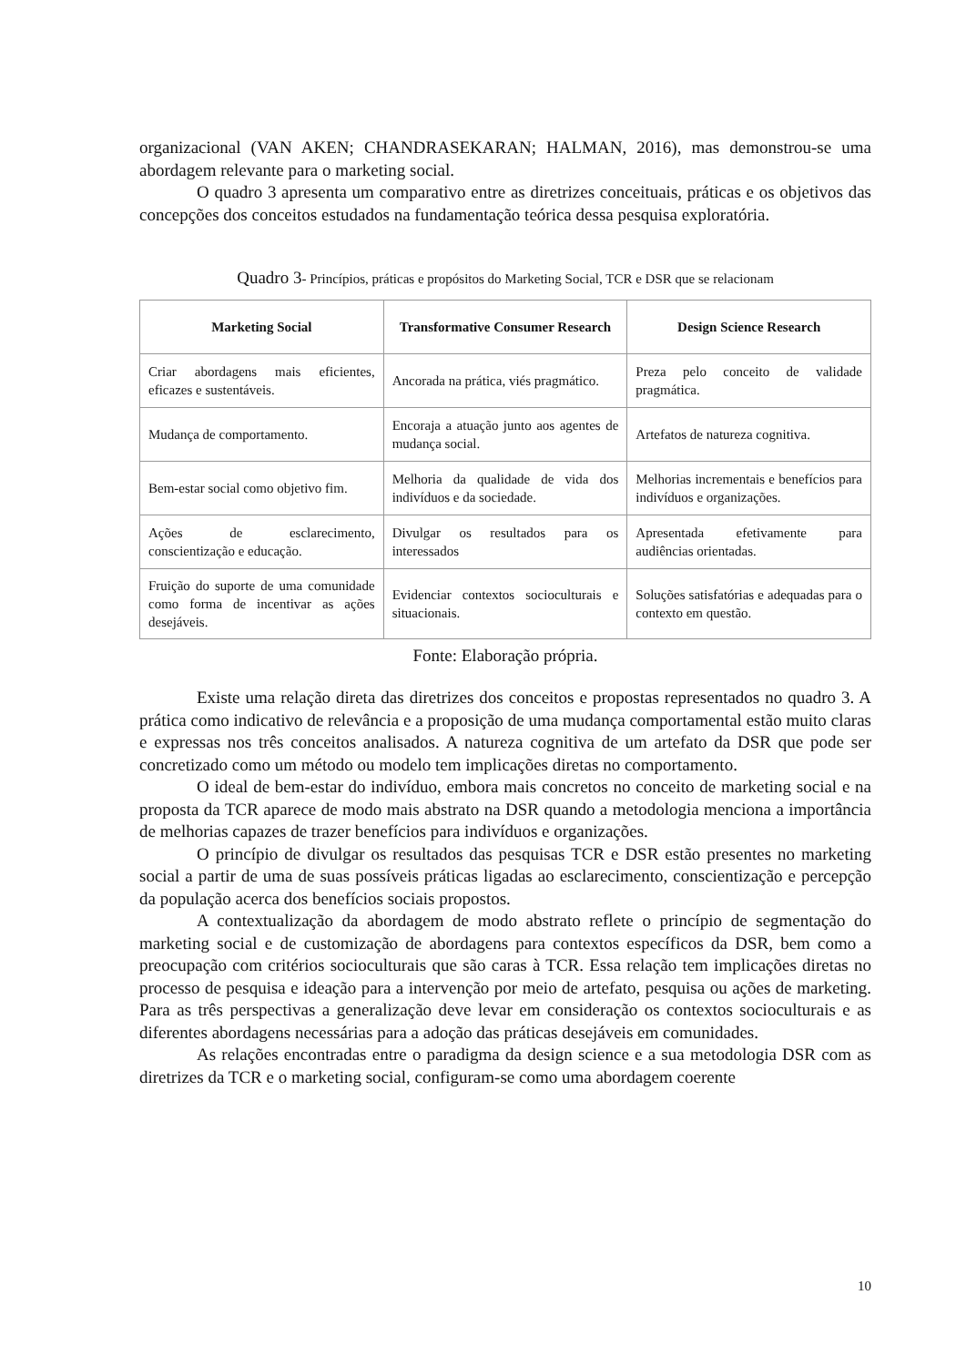organizacional (VAN AKEN; CHANDRASEKARAN; HALMAN, 2016), mas demonstrou-se uma abordagem relevante para o marketing social.
O quadro 3 apresenta um comparativo entre as diretrizes conceituais, práticas e os objetivos das concepções dos conceitos estudados na fundamentação teórica dessa pesquisa exploratória.
Quadro 3- Princípios, práticas e propósitos do Marketing Social, TCR e DSR que se relacionam
| Marketing Social | Transformative Consumer Research | Design Science Research |
| --- | --- | --- |
| Criar abordagens mais eficientes, eficazes e sustentáveis. | Ancorada na prática, viés pragmático. | Preza pelo conceito de validade pragmática. |
| Mudança de comportamento. | Encoraja a atuação junto aos agentes de mudança social. | Artefatos de natureza cognitiva. |
| Bem-estar social como objetivo fim. | Melhoria da qualidade de vida dos indivíduos e da sociedade. | Melhorias incrementais e benefícios para indivíduos e organizações. |
| Ações de esclarecimento, conscientização e educação. | Divulgar os resultados para os interessados | Apresentada efetivamente para audiências orientadas. |
| Fruição do suporte de uma comunidade como forma de incentivar as ações desejáveis. | Evidenciar contextos socioculturais e situacionais. | Soluções satisfatórias e adequadas para o contexto em questão. |
Fonte: Elaboração própria.
Existe uma relação direta das diretrizes dos conceitos e propostas representados no quadro 3. A prática como indicativo de relevância e a proposição de uma mudança comportamental estão muito claras e expressas nos três conceitos analisados. A natureza cognitiva de um artefato da DSR que pode ser concretizado como um método ou modelo tem implicações diretas no comportamento.
O ideal de bem-estar do indivíduo, embora mais concretos no conceito de marketing social e na proposta da TCR aparece de modo mais abstrato na DSR quando a metodologia menciona a importância de melhorias capazes de trazer benefícios para indivíduos e organizações.
O princípio de divulgar os resultados das pesquisas TCR e DSR estão presentes no marketing social a partir de uma de suas possíveis práticas ligadas ao esclarecimento, conscientização e percepção da população acerca dos benefícios sociais propostos.
A contextualização da abordagem de modo abstrato reflete o princípio de segmentação do marketing social e de customização de abordagens para contextos específicos da DSR, bem como a preocupação com critérios socioculturais que são caras à TCR. Essa relação tem implicações diretas no processo de pesquisa e ideação para a intervenção por meio de artefato, pesquisa ou ações de marketing. Para as três perspectivas a generalização deve levar em consideração os contextos socioculturais e as diferentes abordagens necessárias para a adoção das práticas desejáveis em comunidades.
As relações encontradas entre o paradigma da design science e a sua metodologia DSR com as diretrizes da TCR e o marketing social, configuram-se como uma abordagem coerente
10